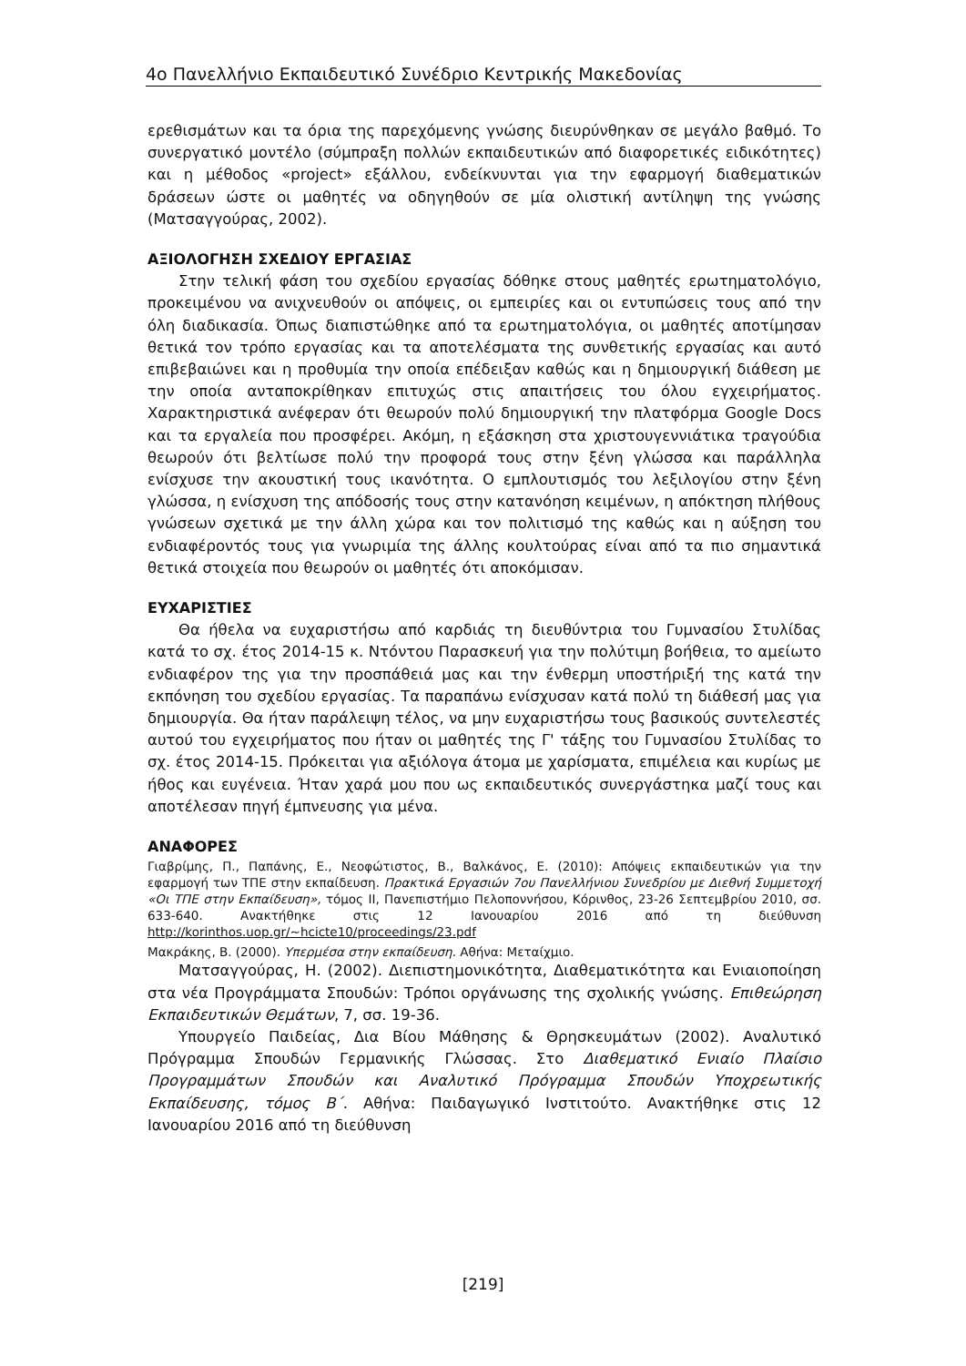4ο Πανελλήνιο Εκπαιδευτικό Συνέδριο Κεντρικής Μακεδονίας
ερεθισμάτων και τα όρια της παρεχόμενης γνώσης διευρύνθηκαν σε μεγάλο βαθμό. Το συνεργατικό μοντέλο (σύμπραξη πολλών εκπαιδευτικών από διαφορετικές ειδικότητες) και η μέθοδος «project» εξάλλου, ενδείκνυνται για την εφαρμογή διαθεματικών δράσεων ώστε οι μαθητές να οδηγηθούν σε μία ολιστική αντίληψη της γνώσης (Ματσαγγούρας, 2002).
ΑΞΙΟΛΟΓΗΣΗ ΣΧΕΔΙΟΥ ΕΡΓΑΣΙΑΣ
Στην τελική φάση του σχεδίου εργασίας δόθηκε στους μαθητές ερωτηματολόγιο, προκειμένου να ανιχνευθούν οι απόψεις, οι εμπειρίες και οι εντυπώσεις τους από την όλη διαδικασία. Όπως διαπιστώθηκε από τα ερωτηματολόγια, οι μαθητές αποτίμησαν θετικά τον τρόπο εργασίας και τα αποτελέσματα της συνθετικής εργασίας και αυτό επιβεβαιώνει και η προθυμία την οποία επέδειξαν καθώς και η δημιουργική διάθεση με την οποία ανταποκρίθηκαν επιτυχώς στις απαιτήσεις του όλου εγχειρήματος. Χαρακτηριστικά ανέφεραν ότι θεωρούν πολύ δημιουργική την πλατφόρμα Google Docs και τα εργαλεία που προσφέρει. Ακόμη, η εξάσκηση στα χριστουγεννιάτικα τραγούδια θεωρούν ότι βελτίωσε πολύ την προφορά τους στην ξένη γλώσσα και παράλληλα ενίσχυσε την ακουστική τους ικανότητα. Ο εμπλουτισμός του λεξιλογίου στην ξένη γλώσσα, η ενίσχυση της απόδοσής τους στην κατανόηση κειμένων, η απόκτηση πλήθους γνώσεων σχετικά με την άλλη χώρα και τον πολιτισμό της καθώς και η αύξηση του ενδιαφέροντός τους για γνωριμία της άλλης κουλτούρας είναι από τα πιο σημαντικά θετικά στοιχεία που θεωρούν οι μαθητές ότι αποκόμισαν.
ΕΥΧΑΡΙΣΤΙΕΣ
Θα ήθελα να ευχαριστήσω από καρδιάς τη διευθύντρια του Γυμνασίου Στυλίδας κατά το σχ. έτος 2014-15 κ. Ντόντου Παρασκευή για την πολύτιμη βοήθεια, το αμείωτο ενδιαφέρον της για την προσπάθειά μας και την ένθερμη υποστήριξή της κατά την εκπόνηση του σχεδίου εργασίας. Τα παραπάνω ενίσχυσαν κατά πολύ τη διάθεσή μας για δημιουργία. Θα ήταν παράλειψη τέλος, να μην ευχαριστήσω τους βασικούς συντελεστές αυτού του εγχειρήματος που ήταν οι μαθητές της Γ' τάξης του Γυμνασίου Στυλίδας το σχ. έτος 2014-15. Πρόκειται για αξιόλογα άτομα με χαρίσματα, επιμέλεια και κυρίως με ήθος και ευγένεια. Ήταν χαρά μου που ως εκπαιδευτικός συνεργάστηκα μαζί τους και αποτέλεσαν πηγή έμπνευσης για μένα.
ΑΝΑΦΟΡΕΣ
Γιαβρίμης, Π., Παπάνης, Ε., Νεοφώτιστος, Β., Βαλκάνος, Ε. (2010): Απόψεις εκπαιδευτικών για την εφαρμογή των ΤΠΕ στην εκπαίδευση. Πρακτικά Εργασιών 7ου Πανελλήνιου Συνεδρίου με Διεθνή Συμμετοχή «Οι ΤΠΕ στην Εκπαίδευση», τόμος ΙΙ, Πανεπιστήμιο Πελοποννήσου, Κόρινθος, 23-26 Σεπτεμβρίου 2010, σσ. 633-640. Ανακτήθηκε στις 12 Ιανουαρίου 2016 από τη διεύθυνση http://korinthos.uop.gr/~hcicte10/proceedings/23.pdf
Μακράκης, Β. (2000). Υπερμέσα στην εκπαίδευση. Αθήνα: Μεταίχμιο.
Ματσαγγούρας, Η. (2002). Διεπιστημονικότητα, Διαθεματικότητα και Ενιαιοποίηση στα νέα Προγράμματα Σπουδών: Τρόποι οργάνωσης της σχολικής γνώσης. Επιθεώρηση Εκπαιδευτικών Θεμάτων, 7, σσ. 19-36.
Υπουργείο Παιδείας, Δια Βίου Μάθησης & Θρησκευμάτων (2002). Αναλυτικό Πρόγραμμα Σπουδών Γερμανικής Γλώσσας. Στο Διαθεματικό Ενιαίο Πλαίσιο Προγραμμάτων Σπουδών και Αναλυτικό Πρόγραμμα Σπουδών Υποχρεωτικής Εκπαίδευσης, τόμος Β΄. Αθήνα: Παιδαγωγικό Ινστιτούτο. Ανακτήθηκε στις 12 Ιανουαρίου 2016 από τη διεύθυνση
[219]